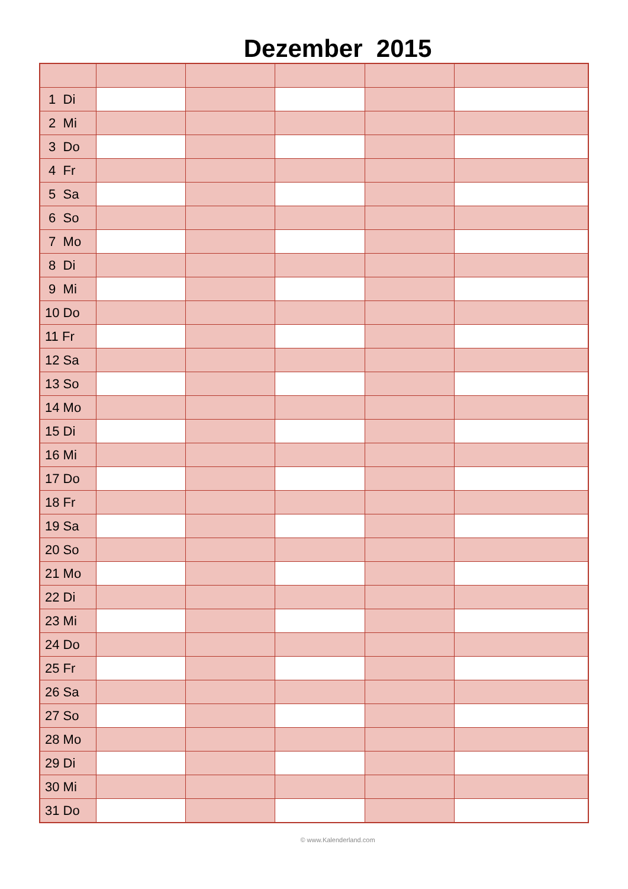Dezember 2015
| 1 Di | | | | | |
| 2 Mi | | | | | |
| 3 Do | | | | | |
| 4 Fr | | | | | |
| 5 Sa | | | | | |
| 6 So | | | | | |
| 7 Mo | | | | | |
| 8 Di | | | | | |
| 9 Mi | | | | | |
| 10 Do | | | | | |
| 11 Fr | | | | | |
| 12 Sa | | | | | |
| 13 So | | | | | |
| 14 Mo | | | | | |
| 15 Di | | | | | |
| 16 Mi | | | | | |
| 17 Do | | | | | |
| 18 Fr | | | | | |
| 19 Sa | | | | | |
| 20 So | | | | | |
| 21 Mo | | | | | |
| 22 Di | | | | | |
| 23 Mi | | | | | |
| 24 Do | | | | | |
| 25 Fr | | | | | |
| 26 Sa | | | | | |
| 27 So | | | | | |
| 28 Mo | | | | | |
| 29 Di | | | | | |
| 30 Mi | | | | | |
| 31 Do | | | | | |
© www.Kalenderland.com